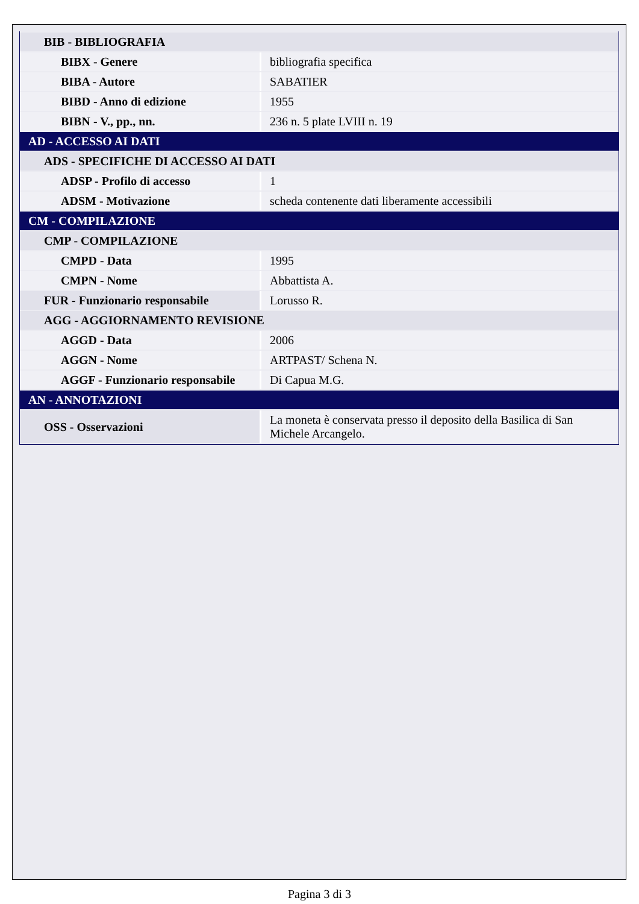| BIB - BIBLIOGRAFIA | |
| BIBX - Genere | bibliografia specifica |
| BIBA - Autore | SABATIER |
| BIBD - Anno di edizione | 1955 |
| BIBN - V., pp., nn. | 236 n. 5 plate LVIII n. 19 |
| AD - ACCESSO AI DATI | |
| ADS - SPECIFICHE DI ACCESSO AI DATI | |
| ADSP - Profilo di accesso | 1 |
| ADSM - Motivazione | scheda contenente dati liberamente accessibili |
| CM - COMPILAZIONE | |
| CMP - COMPILAZIONE | |
| CMPD - Data | 1995 |
| CMPN - Nome | Abbattista A. |
| FUR - Funzionario responsabile | Lorusso R. |
| AGG - AGGIORNAMENTO REVISIONE | |
| AGGD - Data | 2006 |
| AGGN - Nome | ARTPAST/ Schena N. |
| AGGF - Funzionario responsabile | Di Capua M.G. |
| AN - ANNOTAZIONI | |
| OSS - Osservazioni | La moneta è conservata presso il deposito della Basilica di San Michele Arcangelo. |
Pagina 3 di 3